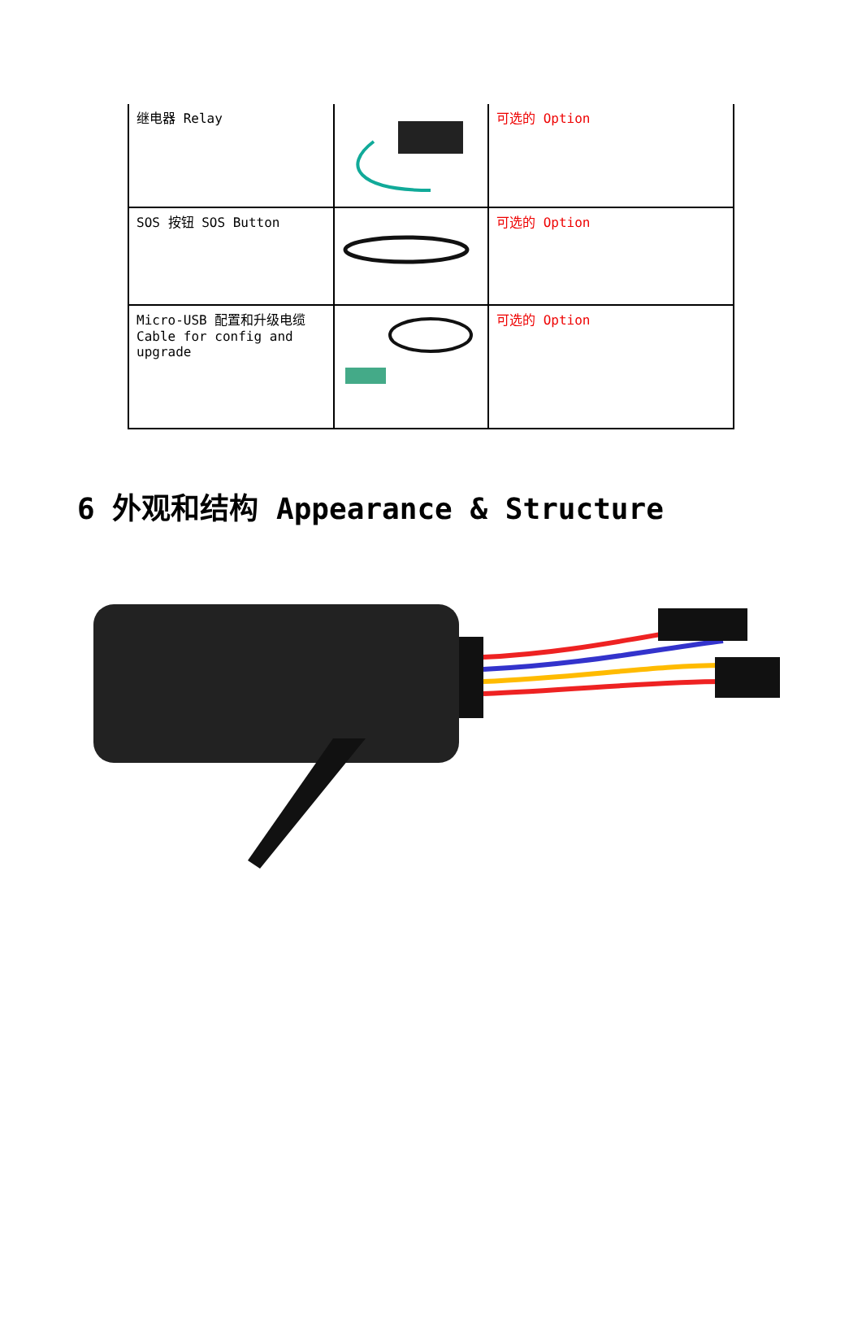| 继电器 Relay | | 可选的 Option |
| SOS 按钮 SOS Button | | 可选的 Option |
| Micro-USB 配置和升级电缆 Cable for config and upgrade | | 可选的 Option |
6 外观和结构 Appearance & Structure